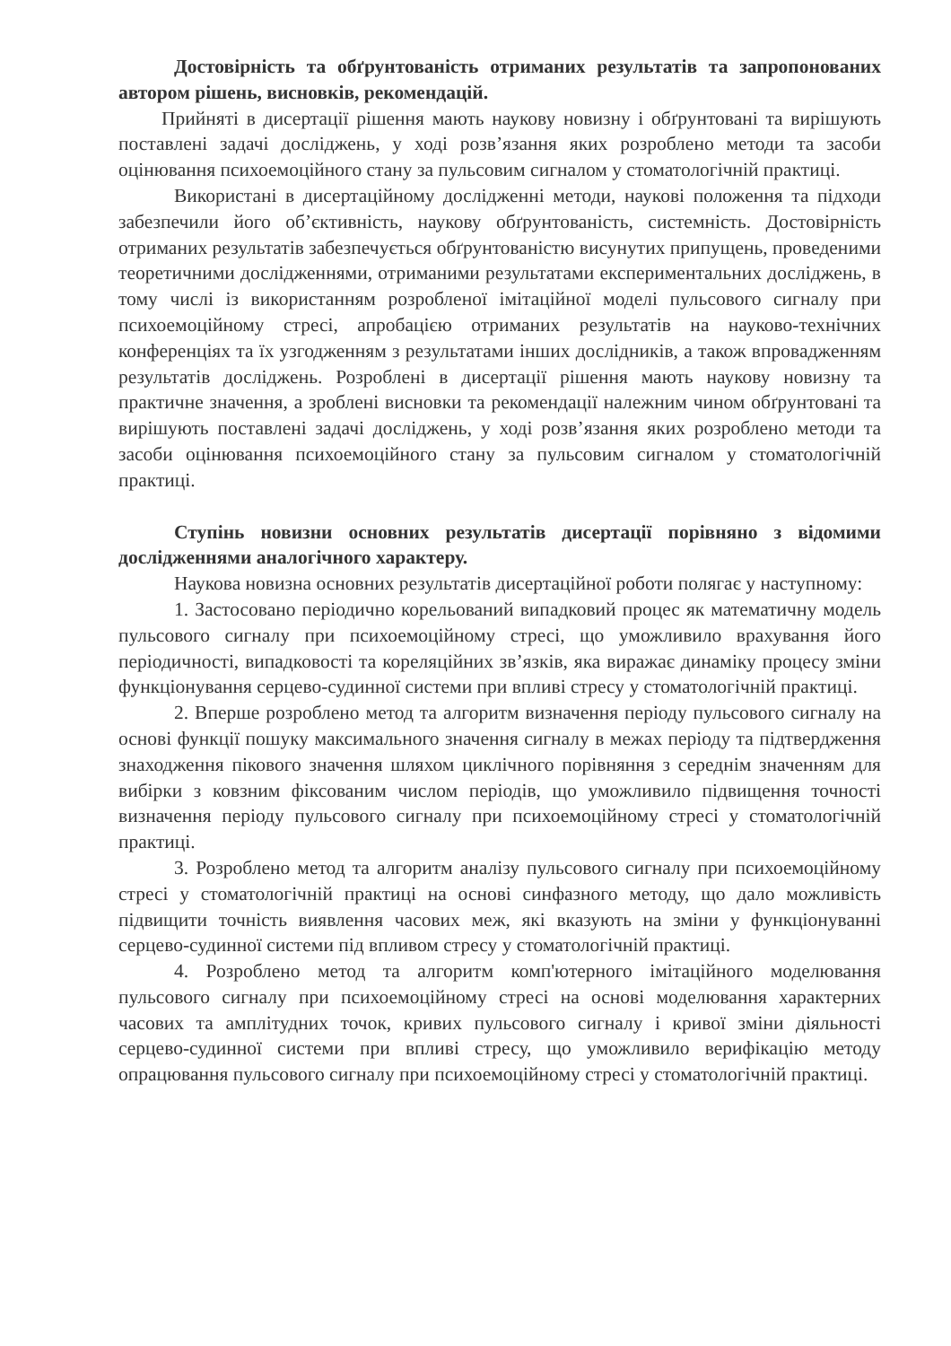Достовірність та обґрунтованість отриманих результатів та запропонованих автором рішень, висновків, рекомендацій.
Прийняті в дисертації рішення мають наукову новизну і обґрунтовані та вирішують поставлені задачі досліджень, у ході розв’язання яких розроблено методи та засоби оцінювання психоемоційного стану за пульсовим сигналом у стоматологічній практиці.
Використані в дисертаційному дослідженні методи, наукові положення та підходи забезпечили його об’єктивність, наукову обґрунтованість, системність. Достовірність отриманих результатів забезпечується обґрунтованістю висунутих припущень, проведеними теоретичними дослідженнями, отриманими результатами експериментальних досліджень, в тому числі із використанням розробленої імітаційної моделі пульсового сигналу при психоемоційному стресі, апробацією отриманих результатів на науково-технічних конференціях та їх узгодженням з результатами інших дослідників, а також впровадженням результатів досліджень. Розроблені в дисертації рішення мають наукову новизну та практичне значення, а зроблені висновки та рекомендації належним чином обґрунтовані та вирішують поставлені задачі досліджень, у ході розв’язання яких розроблено методи та засоби оцінювання психоемоційного стану за пульсовим сигналом у стоматологічній практиці.
Ступінь новизни основних результатів дисертації порівняно з відомими дослідженнями аналогічного характеру.
Наукова новизна основних результатів дисертаційної роботи полягає у наступному:
1. Застосовано періодично корельований випадковий процес як математичну модель пульсового сигналу при психоемоційному стресі, що уможливило врахування його періодичності, випадковості та кореляційних зв’язків, яка виражає динаміку процесу зміни функціонування серцево-судинної системи при впливі стресу у стоматологічній практиці.
2. Вперше розроблено метод та алгоритм визначення періоду пульсового сигналу на основі функції пошуку максимального значення сигналу в межах періоду та підтвердження знаходження пікового значення шляхом циклічного порівняння з середнім значенням для вибірки з ковзним фіксованим числом періодів, що уможливило підвищення точності визначення періоду пульсового сигналу при психоемоційному стресі у стоматологічній практиці.
3. Розроблено метод та алгоритм аналізу пульсового сигналу при психоемоційному стресі у стоматологічній практиці на основі синфазного методу, що дало можливість підвищити точність виявлення часових меж, які вказують на зміни у функціонуванні серцево-судинної системи під впливом стресу у стоматологічній практиці.
4. Розроблено метод та алгоритм комп'ютерного імітаційного моделювання пульсового сигналу при психоемоційному стресі на основі моделювання характерних часових та амплітудних точок, кривих пульсового сигналу і кривої зміни діяльності серцево-судинної системи при впливі стресу, що уможливило верифікацію методу опрацювання пульсового сигналу при психоемоційному стресі у стоматологічній практиці.